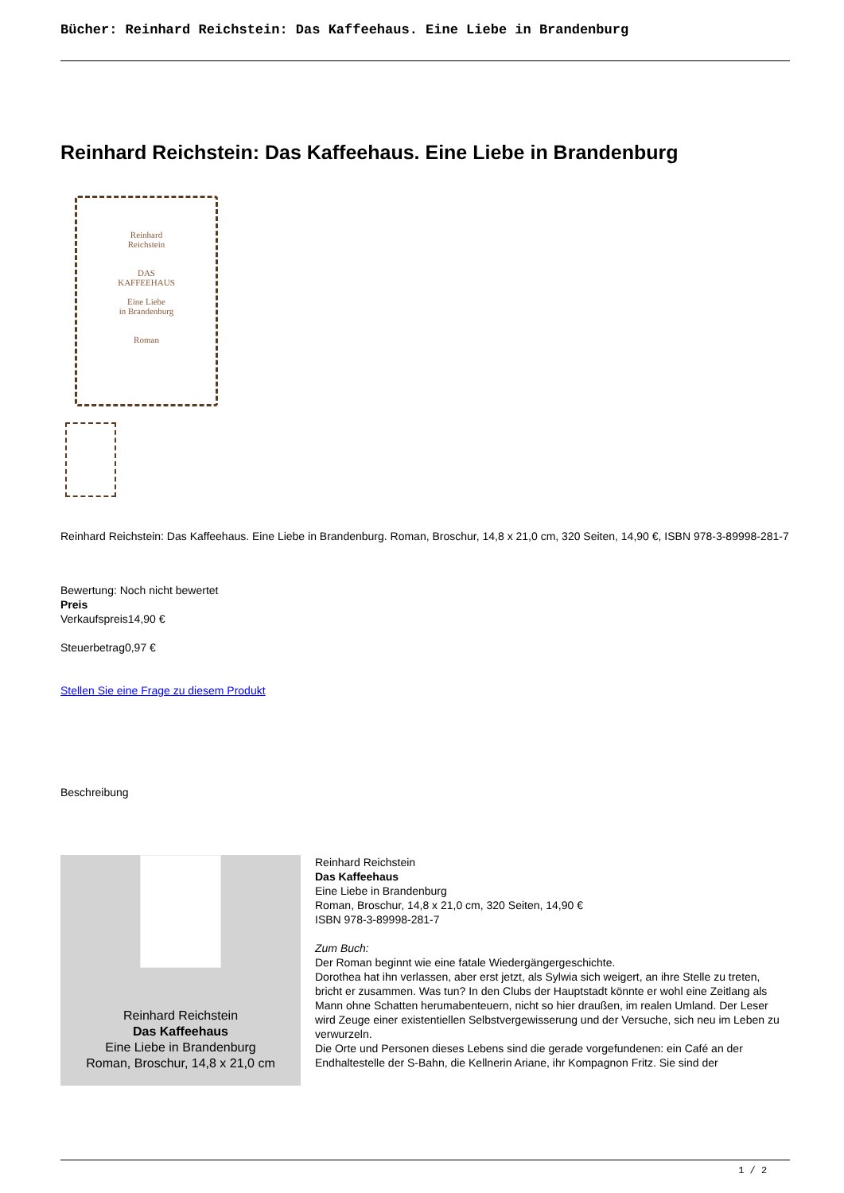Bücher: Reinhard Reichstein: Das Kaffeehaus. Eine Liebe in Brandenburg
Reinhard Reichstein: Das Kaffeehaus. Eine Liebe in Brandenburg
Reinhard
Reichstein
DAS
KAFFEEHAUS
Eine Liebe
in Brandenburg
Roman
Reinhard Reichstein: Das Kaffeehaus. Eine Liebe in Brandenburg. Roman, Broschur, 14,8 x 21,0 cm, 320 Seiten, 14,90 €, ISBN 978-3-89998-281-7
Bewertung: Noch nicht bewertet
Preis
Verkaufspreis14,90 €
Steuerbetrag0,97 €
Stellen Sie eine Frage zu diesem Produkt
Beschreibung
Reinhard Reichstein
Das Kaffeehaus
Eine Liebe in Brandenburg
Roman, Broschur, 14,8 x 21,0 cm
Reinhard Reichstein
Das Kaffeehaus
Eine Liebe in Brandenburg
Roman, Broschur, 14,8 x 21,0 cm, 320 Seiten, 14,90 €
ISBN 978-3-89998-281-7
Zum Buch:
Der Roman beginnt wie eine fatale Wiedergängergeschichte.
Dorothea hat ihn verlassen, aber erst jetzt, als Sylwia sich weigert, an ihre Stelle zu treten, bricht er zusammen. Was tun? In den Clubs der Hauptstadt könnte er wohl eine Zeitlang als Mann ohne Schatten herumabenteuern, nicht so hier draußen, im realen Umland. Der Leser wird Zeuge einer existentiellen Selbstvergewisserung und der Versuche, sich neu im Leben zu verwurzeln.
Die Orte und Personen dieses Lebens sind die gerade vorgefundenen: ein Café an der Endhaltestelle der S-Bahn, die Kellnerin Ariane, ihr Kompagnon Fritz. Sie sind der
1 / 2